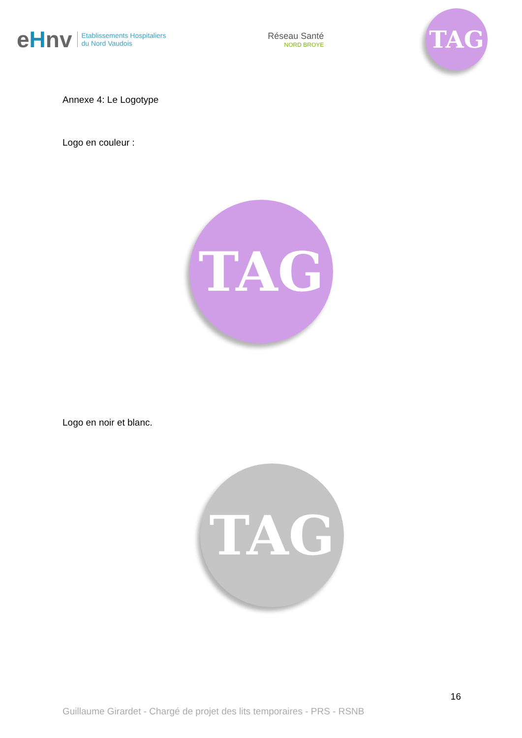eHnv
Etablissements Hospitaliers
du Nord Vaudois
Réseau Santé
NORD BROYE
TAG
Annexe 4: Le Logotype
Logo en couleur :
TAG
Logo en noir et blanc.
TAG
16
Guillaume Girardet - Chargé de projet des lits temporaires - PRS - RSNB